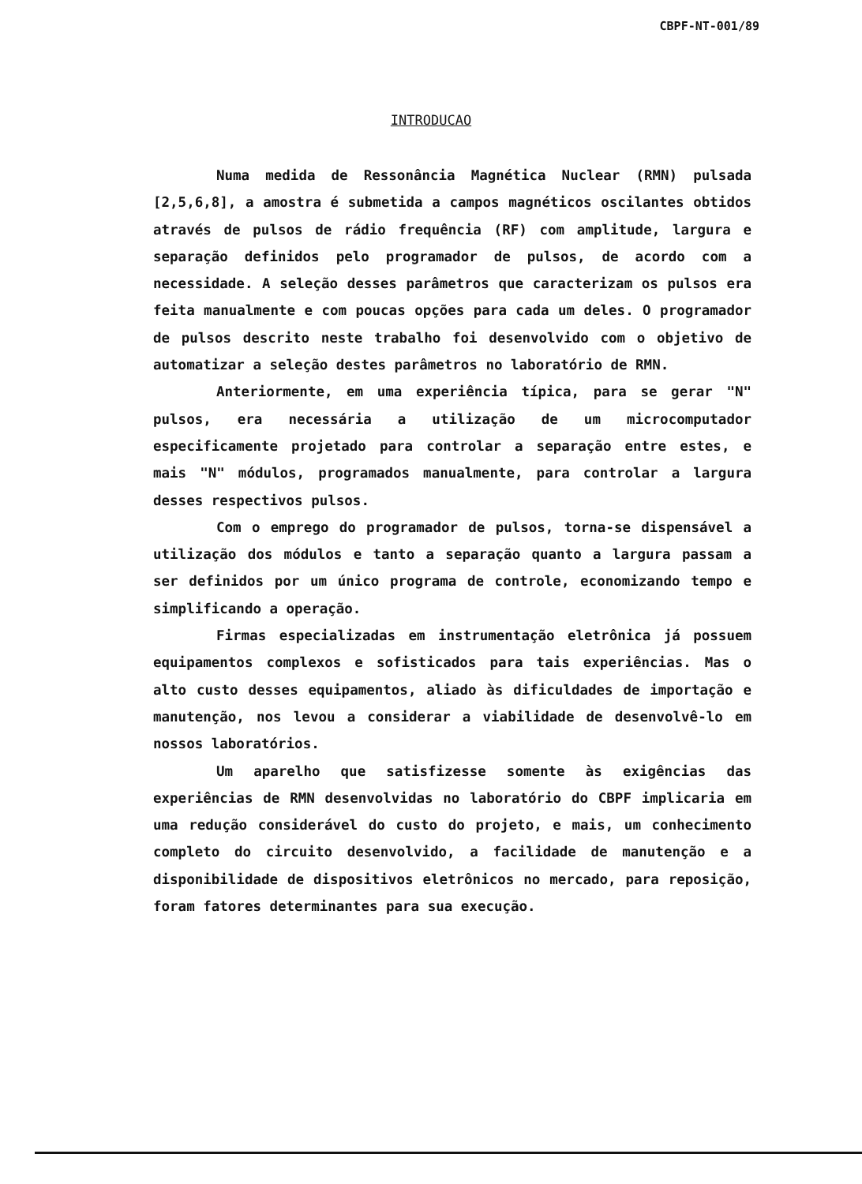CBPF-NT-001/89
INTRODUCAO
Numa medida de Ressonância Magnética Nuclear (RMN) pulsada [2,5,6,8], a amostra é submetida a campos magnéticos oscilantes obtidos através de pulsos de rádio frequência (RF) com amplitude, largura e separação definidos pelo programador de pulsos, de acordo com a necessidade. A seleção desses parâmetros que caracterizam os pulsos era feita manualmente e com poucas opções para cada um deles. O programador de pulsos descrito neste trabalho foi desenvolvido com o objetivo de automatizar a seleção destes parâmetros no laboratório de RMN.
Anteriormente, em uma experiência típica, para se gerar "N" pulsos, era necessária a utilização de um microcomputador especificamente projetado para controlar a separação entre estes, e mais "N" módulos, programados manualmente, para controlar a largura desses respectivos pulsos.
Com o emprego do programador de pulsos, torna-se dispensável a utilização dos módulos e tanto a separação quanto a largura passam a ser definidos por um único programa de controle, economizando tempo e simplificando a operação.
Firmas especializadas em instrumentação eletrônica já possuem equipamentos complexos e sofisticados para tais experiências. Mas o alto custo desses equipamentos, aliado às dificuldades de importação e manutenção, nos levou a considerar a viabilidade de desenvolvê-lo em nossos laboratórios.
Um aparelho que satisfizesse somente às exigências das experiências de RMN desenvolvidas no laboratório do CBPF implicaria em uma redução considerável do custo do projeto, e mais, um conhecimento completo do circuito desenvolvido, a facilidade de manutenção e a disponibilidade de dispositivos eletrônicos no mercado, para reposição, foram fatores determinantes para sua execução.